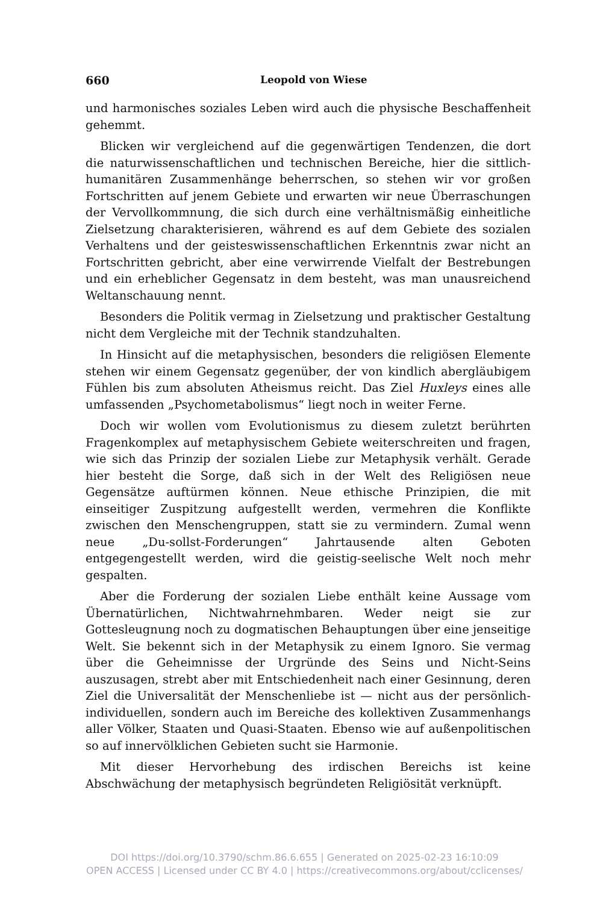660 Leopold von Wiese
und harmonisches soziales Leben wird auch die physische Beschaffenheit gehemmt.
Blicken wir vergleichend auf die gegenwärtigen Tendenzen, die dort die naturwissenschaftlichen und technischen Bereiche, hier die sittlich-humanitären Zusammenhänge beherrschen, so stehen wir vor großen Fortschritten auf jenem Gebiete und erwarten wir neue Überraschungen der Vervollkommnung, die sich durch eine verhältnismäßig einheitliche Zielsetzung charakterisieren, während es auf dem Gebiete des sozialen Verhaltens und der geisteswissenschaftlichen Erkenntnis zwar nicht an Fortschritten gebricht, aber eine verwirrende Vielfalt der Bestrebungen und ein erheblicher Gegensatz in dem besteht, was man unausreichend Weltanschauung nennt.
Besonders die Politik vermag in Zielsetzung und praktischer Gestaltung nicht dem Vergleiche mit der Technik standzuhalten.
In Hinsicht auf die metaphysischen, besonders die religiösen Elemente stehen wir einem Gegensatz gegenüber, der von kindlich abergläubigem Fühlen bis zum absoluten Atheismus reicht. Das Ziel Huxleys eines alle umfassenden „Psychometabolismus“ liegt noch in weiter Ferne.
Doch wir wollen vom Evolutionismus zu diesem zuletzt berührten Fragenkomplex auf metaphysischem Gebiete weiterschreiten und fragen, wie sich das Prinzip der sozialen Liebe zur Metaphysik verhält. Gerade hier besteht die Sorge, daß sich in der Welt des Religiösen neue Gegensätze auftürmen können. Neue ethische Prinzipien, die mit einseitiger Zuspitzung aufgestellt werden, vermehren die Konflikte zwischen den Menschengruppen, statt sie zu vermindern. Zumal wenn neue „Du-sollst-Forderungen“ Jahrtausende alten Geboten entgegengestellt werden, wird die geistig-seelische Welt noch mehr gespalten.
Aber die Forderung der sozialen Liebe enthält keine Aussage vom Übernatürlichen, Nichtwahrnehmbaren. Weder neigt sie zur Gottesleugnung noch zu dogmatischen Behauptungen über eine jenseitige Welt. Sie bekennt sich in der Metaphysik zu einem Ignoro. Sie vermag über die Geheimnisse der Urgründe des Seins und Nicht-Seins auszusagen, strebt aber mit Entschiedenheit nach einer Gesinnung, deren Ziel die Universalität der Menschenliebe ist — nicht aus der persönlich-individuellen, sondern auch im Bereiche des kollektiven Zusammenhangs aller Völker, Staaten und Quasi-Staaten. Ebenso wie auf außenpolitischen so auf innervölklichen Gebieten sucht sie Harmonie.
Mit dieser Hervorhebung des irdischen Bereichs ist keine Abschwächung der metaphysisch begründeten Religiösität verknüpft.
DOI https://doi.org/10.3790/schm.86.6.655 | Generated on 2025-02-23 16:10:09
OPEN ACCESS | Licensed under CC BY 4.0 | https://creativecommons.org/about/cclicenses/